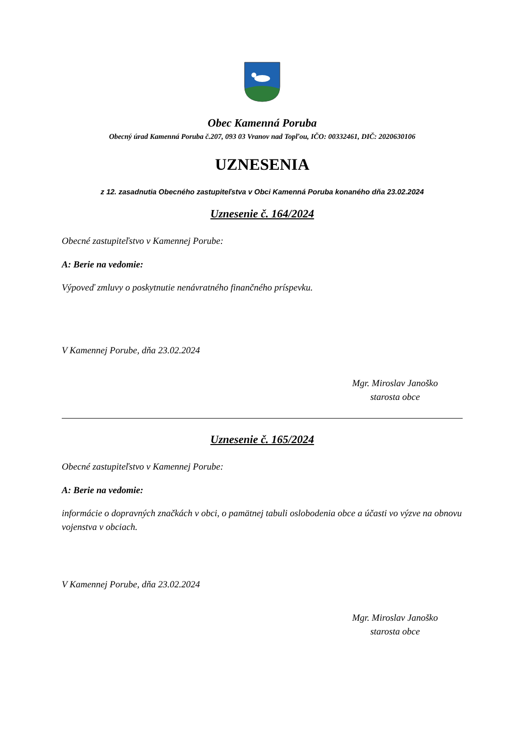Obec Kamenná Poruba
Obecný úrad Kamenná Poruba č.207, 093 03 Vranov nad Topľou, IČO: 00332461, DIČ: 2020630106
UZNESENIA
z 12. zasadnutia Obecného zastupiteľstva v Obci Kamenná Poruba konaného dňa 23.02.2024
Uznesenie č. 164/2024
Obecné zastupiteľstvo v Kamennej Porube:
A: Berie na vedomie:
Výpoveď zmluvy o poskytnutie nenávratného finančného príspevku.
V Kamennej Porube, dňa 23.02.2024
Mgr. Miroslav Janoško
starosta obce
Uznesenie č. 165/2024
Obecné zastupiteľstvo v Kamennej Porube:
A: Berie na vedomie:
informácie o dopravných značkách v obci, o pamätnej tabuli oslobodenia obce a účasti vo výzve na obnovu vojenstva v obciach.
V Kamennej Porube, dňa 23.02.2024
Mgr. Miroslav Janoško
starosta obce